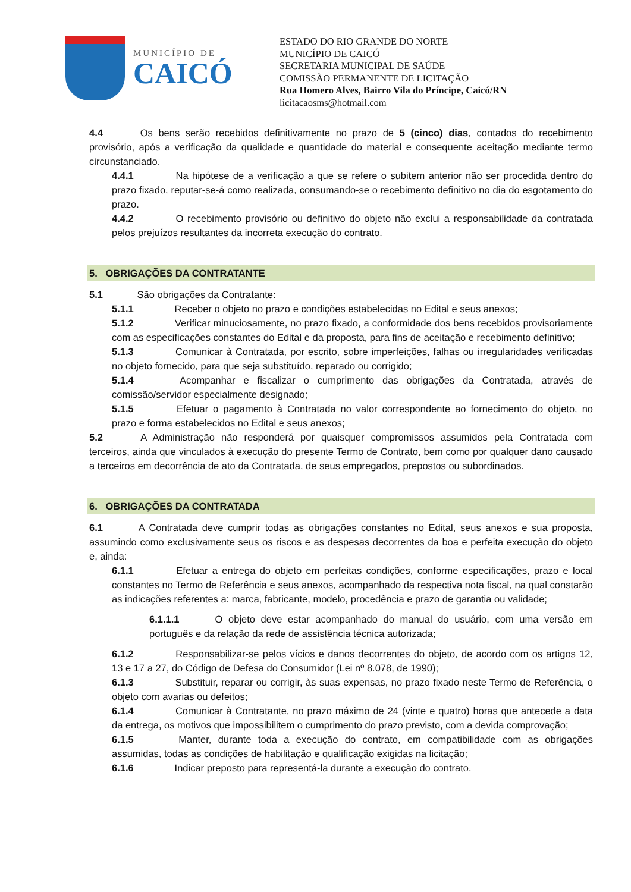MUNICÍPIO DE
CAICÓ
ESTADO DO RIO GRANDE DO NORTE
MUNICÍPIO DE CAICÓ
SECRETARIA MUNICIPAL DE SAÚDE
COMISSÃO PERMANENTE DE LICITAÇÃO
Rua Homero Alves, Bairro Vila do Príncipe, Caicó/RN
licitacaosms@hotmail.com
4.4 Os bens serão recebidos definitivamente no prazo de 5 (cinco) dias, contados do recebimento provisório, após a verificação da qualidade e quantidade do material e consequente aceitação mediante termo circunstanciado.
4.4.1 Na hipótese de a verificação a que se refere o subitem anterior não ser procedida dentro do prazo fixado, reputar-se-á como realizada, consumando-se o recebimento definitivo no dia do esgotamento do prazo.
4.4.2 O recebimento provisório ou definitivo do objeto não exclui a responsabilidade da contratada pelos prejuízos resultantes da incorreta execução do contrato.
5. OBRIGAÇÕES DA CONTRATANTE
5.1 São obrigações da Contratante:
5.1.1 Receber o objeto no prazo e condições estabelecidas no Edital e seus anexos;
5.1.2 Verificar minuciosamente, no prazo fixado, a conformidade dos bens recebidos provisoriamente com as especificações constantes do Edital e da proposta, para fins de aceitação e recebimento definitivo;
5.1.3 Comunicar à Contratada, por escrito, sobre imperfeições, falhas ou irregularidades verificadas no objeto fornecido, para que seja substituído, reparado ou corrigido;
5.1.4 Acompanhar e fiscalizar o cumprimento das obrigações da Contratada, através de comissão/servidor especialmente designado;
5.1.5 Efetuar o pagamento à Contratada no valor correspondente ao fornecimento do objeto, no prazo e forma estabelecidos no Edital e seus anexos;
5.2 A Administração não responderá por quaisquer compromissos assumidos pela Contratada com terceiros, ainda que vinculados à execução do presente Termo de Contrato, bem como por qualquer dano causado a terceiros em decorrência de ato da Contratada, de seus empregados, prepostos ou subordinados.
6. OBRIGAÇÕES DA CONTRATADA
6.1 A Contratada deve cumprir todas as obrigações constantes no Edital, seus anexos e sua proposta, assumindo como exclusivamente seus os riscos e as despesas decorrentes da boa e perfeita execução do objeto e, ainda:
6.1.1 Efetuar a entrega do objeto em perfeitas condições, conforme especificações, prazo e local constantes no Termo de Referência e seus anexos, acompanhado da respectiva nota fiscal, na qual constarão as indicações referentes a: marca, fabricante, modelo, procedência e prazo de garantia ou validade;
6.1.1.1 O objeto deve estar acompanhado do manual do usuário, com uma versão em português e da relação da rede de assistência técnica autorizada;
6.1.2 Responsabilizar-se pelos vícios e danos decorrentes do objeto, de acordo com os artigos 12, 13 e 17 a 27, do Código de Defesa do Consumidor (Lei nº 8.078, de 1990);
6.1.3 Substituir, reparar ou corrigir, às suas expensas, no prazo fixado neste Termo de Referência, o objeto com avarias ou defeitos;
6.1.4 Comunicar à Contratante, no prazo máximo de 24 (vinte e quatro) horas que antecede a data da entrega, os motivos que impossibilitem o cumprimento do prazo previsto, com a devida comprovação;
6.1.5 Manter, durante toda a execução do contrato, em compatibilidade com as obrigações assumidas, todas as condições de habilitação e qualificação exigidas na licitação;
6.1.6 Indicar preposto para representá-la durante a execução do contrato.